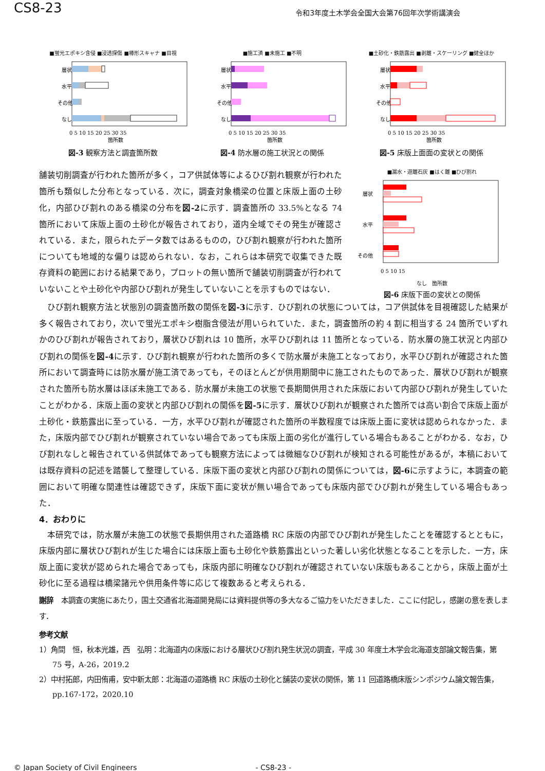CS8-23
令和3年度土木学会全国大会第76回年次学術講演会
■蛍光エポキシ含侵 ■浸透探傷 ■棒形スキャナ ■目視
層状
水平
その他
なし
0 5 10 15 20 25 30 35
箇所数
図-3 観察方法と調査箇所数
■施工済 ■未施工 ■不明
層状
水平
その他
なし
0 5 10 15 20 25 30 35
箇所数
図-4 防水層の施工状況との関係
■土砂化・鉄筋露出 ■剥離・スケーリング ■健全ほか
層状
水平
その他
なし
0 5 10 15 20 25 30 35
箇所数
図-5 床版上面面の変状との関係
舗装切削調査が行われた箇所が多く，コア供試体等によるひび割れ観察が行われた箇所も類似した分布となっている．次に，調査対象橋梁の位置と床版上面の土砂化，内部ひび割れのある橋梁の分布を図-2に示す．調査箇所の 33.5%となる 74 箇所において床版上面の土砂化が報告されており，道内全域でその発生が確認されている．また，限られたデータ数ではあるものの，ひび割れ観察が行われた箇所についても地域的な偏りは認められない．なお，これらは本研究で収集できた既存資料の範囲における結果であり，プロットの無い箇所で舗装切削調査が行われていないことや土砂化や内部ひび割れが発生していないことを示すものではない．
■漏水・遊離石灰 ■はく離 ■ひび割れ
層状
水平
その他
0 5 10 15
なし　箇所数
図-6 床版下面の変状との関係
　ひび割れ観察方法と状態別の調査箇所数の関係を図-3に示す．ひび割れの状態については，コア供試体を目視確認した結果が多く報告されており，次いで蛍光エポキシ樹脂含侵法が用いられていた．また，調査箇所の約 4 割に相当する 24 箇所でいずれかのひび割れが報告されており，層状ひび割れは 10 箇所，水平ひび割れは 11 箇所となっている．防水層の施工状況と内部ひび割れの関係を図-4に示す．ひび割れ観察が行われた箇所の多くで防水層が未施工となっており，水平ひび割れが確認された箇所において調査時には防水層が施工済であっても，そのほとんどが供用期間中に施工されたものであった．層状ひび割れが観察された箇所も防水層はほぼ未施工である．防水層が未施工の状態で長期間供用された床版において内部ひび割れが発生していたことがわかる．床版上面の変状と内部ひび割れの関係を図-5に示す．層状ひび割れが観察された箇所では高い割合で床版上面が土砂化・鉄筋露出に至っている．一方，水平ひび割れが確認された箇所の半数程度では床版上面に変状は認められなかった．また，床版内部でひび割れが観察されていない場合であっても床版上面の劣化が進行している場合もあることがわかる．なお，ひび割れなしと報告されている供試体であっても観察方法によっては微細なひび割れが検知される可能性があるが，本稿においては既存資料の記述を踏襲して整理している．床版下面の変状と内部ひび割れの関係については，図-6に示すように，本調査の範囲において明確な関連性は確認できず，床版下面に変状が無い場合であっても床版内部でひび割れが発生している場合もあった．
4．おわりに
　本研究では，防水層が未施工の状態で長期供用された道路橋 RC 床版の内部でひび割れが発生したことを確認するとともに，床版内部に層状ひび割れが生じた場合には床版上面も土砂化や鉄筋露出といった著しい劣化状態となることを示した．一方，床版上面に変状が認められた場合であっても，床版内部に明確なひび割れが確認されていない床版もあることから，床版上面が土砂化に至る過程は橋梁諸元や供用条件等に応じて複数あると考えられる．
謝辞　本調査の実施にあたり，国土交通省北海道開発局には資料提供等の多大なるご協力をいただきました．ここに付記し，感謝の意を表します．
参考文献
1）角間　恒，秋本光雄，西　弘明：北海道内の床版における層状ひび割れ発生状況の調査，平成 30 年度土木学会北海道支部論文報告集，第 75 号，A-26，2019.2
2）中村拓郎，内田侑甫，安中新太郎：北海道の道路橋 RC 床版の土砂化と舗装の変状の関係，第 11 回道路橋床版シンポジウム論文報告集，pp.167-172，2020.10
© Japan Society of Civil Engineers - CS8-23 -